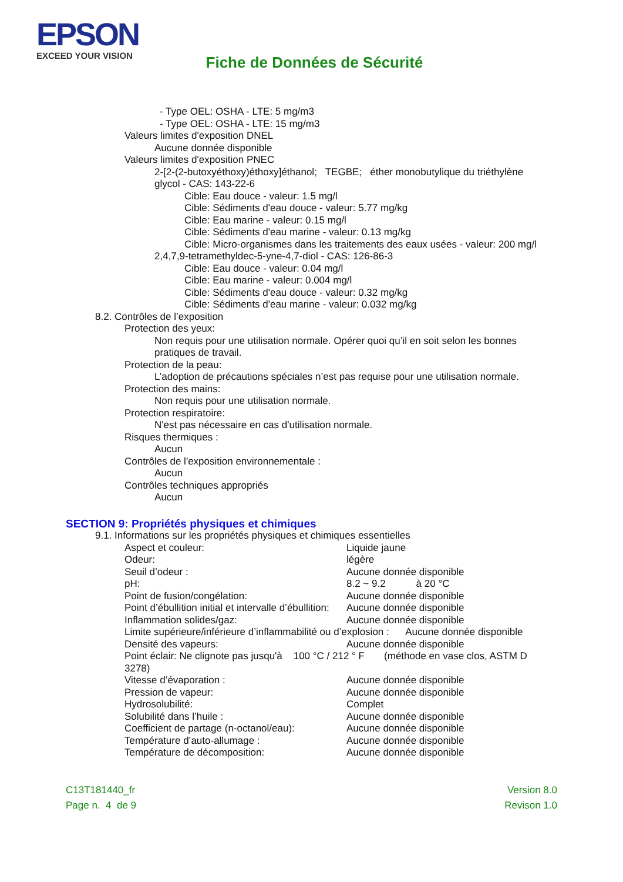EPSON
EXCEED YOUR VISION
Fiche de Données de Sécurité
- Type OEL: OSHA - LTE: 5 mg/m3
- Type OEL: OSHA - LTE: 15 mg/m3
Valeurs limites d'exposition DNEL
Aucune donnée disponible
Valeurs limites d'exposition PNEC
2-[2-(2-butoxyéthoxy)éthoxy]éthanol; TEGBE; éther monobutylique du triéthylène
glycol - CAS: 143-22-6
Cible: Eau douce - valeur: 1.5 mg/l
Cible: Sédiments d'eau douce - valeur: 5.77 mg/kg
Cible: Eau marine - valeur: 0.15 mg/l
Cible: Sédiments d'eau marine - valeur: 0.13 mg/kg
Cible: Micro-organismes dans les traitements des eaux usées - valeur: 200 mg/l
2,4,7,9-tetramethyldec-5-yne-4,7-diol - CAS: 126-86-3
Cible: Eau douce - valeur: 0.04 mg/l
Cible: Eau marine - valeur: 0.004 mg/l
Cible: Sédiments d'eau douce - valeur: 0.32 mg/kg
Cible: Sédiments d'eau marine - valeur: 0.032 mg/kg
8.2. Contrôles de l’exposition
Protection des yeux:
Non requis pour une utilisation normale. Opérer quoi qu’il en soit selon les bonnes
pratiques de travail.
Protection de la peau:
L’adoption de précautions spéciales n’est pas requise pour une utilisation normale.
Protection des mains:
Non requis pour une utilisation normale.
Protection respiratoire:
N'est pas nécessaire en cas d'utilisation normale.
Risques thermiques :
Aucun
Contrôles de l'exposition environnementale :
Aucun
Contrôles techniques appropriés
Aucun
SECTION 9: Propriétés physiques et chimiques
9.1. Informations sur les propriétés physiques et chimiques essentielles
Aspect et couleur: Liquide jaune
Odeur: légère
Seuil d’odeur : Aucune donnée disponible
pH: 8.2 ~ 9.2 à 20 °C
Point de fusion/congélation: Aucune donnée disponible
Point d’ébullition initial et intervalle d’ébullition: Aucune donnée disponible
Inflammation solides/gaz: Aucune donnée disponible
Limite supérieure/inférieure d’inflammabilité ou d’explosion : Aucune donnée disponible
Densité des vapeurs: Aucune donnée disponible
Point éclair: Ne clignote pas jusqu'à 100 °C / 212 ° F (méthode en vase clos, ASTM D
3278)
Vitesse d’évaporation : Aucune donnée disponible
Pression de vapeur: Aucune donnée disponible
Hydrosolubilité: Complet
Solubilité dans l’huile : Aucune donnée disponible
Coefficient de partage (n-octanol/eau): Aucune donnée disponible
Température d’auto-allumage : Aucune donnée disponible
Température de décomposition: Aucune donnée disponible
C13T181440_fr
Page n. 4 de 9
Version 8.0
Revison 1.0